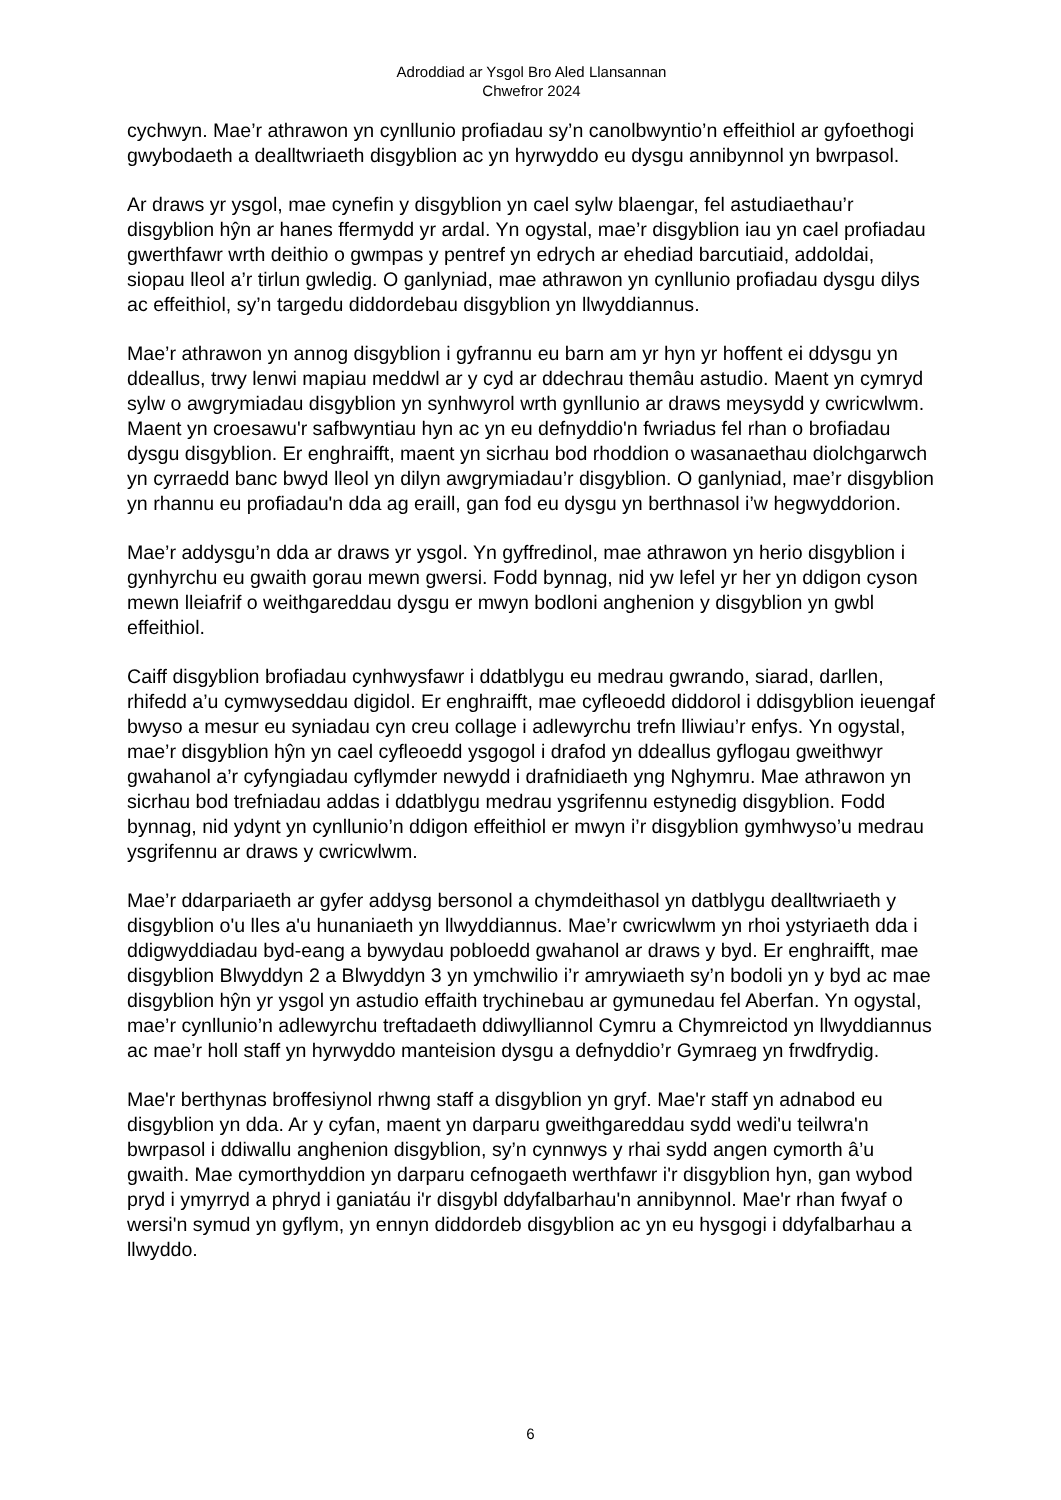Adroddiad ar Ysgol Bro Aled Llansannan
Chwefror 2024
cychwyn. Mae’r athrawon yn cynllunio profiadau sy’n canolbwyntio’n effeithiol ar gyfoethogi gwybodaeth a dealltwriaeth disgyblion ac yn hyrwyddo eu dysgu annibynnol yn bwrpasol.
Ar draws yr ysgol, mae cynefin y disgyblion yn cael sylw blaengar, fel astudiaethau’r disgyblion hŷn ar hanes ffermydd yr ardal. Yn ogystal, mae’r disgyblion iau yn cael profiadau gwerthfawr wrth deithio o gwmpas y pentref yn edrych ar ehediad barcutiaid, addoldai, siopau lleol a’r tirlun gwledig. O ganlyniad, mae athrawon yn cynllunio profiadau dysgu dilys ac effeithiol, sy’n targedu diddordebau disgyblion yn llwyddiannus.
Mae’r athrawon yn annog disgyblion i gyfrannu eu barn am yr hyn yr hoffent ei ddysgu yn ddeallus, trwy lenwi mapiau meddwl ar y cyd ar ddechrau themâu astudio. Maent yn cymryd sylw o awgrymiadau disgyblion yn synhwyrol wrth gynllunio ar draws meysydd y cwricwlwm. Maent yn croesawu'r safbwyntiau hyn ac yn eu defnyddio'n fwriadus fel rhan o brofiadau dysgu disgyblion. Er enghraifft, maent yn sicrhau bod rhoddion o wasanaethau diolchgarwch yn cyrraedd banc bwyd lleol yn dilyn awgrymiadau’r disgyblion. O ganlyniad, mae’r disgyblion yn rhannu eu profiadau'n dda ag eraill, gan fod eu dysgu yn berthnasol i’w hegwyddorion.
Mae’r addysgu’n dda ar draws yr ysgol. Yn gyffredinol, mae athrawon yn herio disgyblion i gynhyrchu eu gwaith gorau mewn gwersi. Fodd bynnag, nid yw lefel yr her yn ddigon cyson mewn lleiafrif o weithgareddau dysgu er mwyn bodloni anghenion y disgyblion yn gwbl effeithiol.
Caiff disgyblion brofiadau cynhwysfawr i ddatblygu eu medrau gwrando, siarad, darllen, rhifedd a’u cymwyseddau digidol. Er enghraifft, mae cyfleoedd diddorol i ddisgyblion ieuengaf bwyso a mesur eu syniadau cyn creu collage i adlewyrchu trefn lliwiau’r enfys. Yn ogystal, mae’r disgyblion hŷn yn cael cyfleoedd ysgogol i drafod yn ddeallus gyflogau gweithwyr gwahanol a’r cyfyngiadau cyflymder newydd i drafnidiaeth yng Nghymru. Mae athrawon yn sicrhau bod trefniadau addas i ddatblygu medrau ysgrifennu estynedig disgyblion. Fodd bynnag, nid ydynt yn cynllunio’n ddigon effeithiol er mwyn i’r disgyblion gymhwyso’u medrau ysgrifennu ar draws y cwricwlwm.
Mae’r ddarpariaeth ar gyfer addysg bersonol a chymdeithasol yn datblygu dealltwriaeth y disgyblion o'u lles a'u hunaniaeth yn llwyddiannus. Mae’r cwricwlwm yn rhoi ystyriaeth dda i ddigwyddiadau byd-eang a bywydau pobloedd gwahanol ar draws y byd. Er enghraifft, mae disgyblion Blwyddyn 2 a Blwyddyn 3 yn ymchwilio i’r amrywiaeth sy’n bodoli yn y byd ac mae disgyblion hŷn yr ysgol yn astudio effaith trychinebau ar gymunedau fel Aberfan. Yn ogystal, mae’r cynllunio’n adlewyrchu treftadaeth ddiwylliannol Cymru a Chymreictod yn llwyddiannus ac mae’r holl staff yn hyrwyddo manteision dysgu a defnyddio’r Gymraeg yn frwdfrydig.
Mae'r berthynas broffesiynol rhwng staff a disgyblion yn gryf. Mae'r staff yn adnabod eu disgyblion yn dda. Ar y cyfan, maent yn darparu gweithgareddau sydd wedi'u teilwra'n bwrpasol i ddiwallu anghenion disgyblion, sy’n cynnwys y rhai sydd angen cymorth â’u gwaith. Mae cymorthyddion yn darparu cefnogaeth werthfawr i'r disgyblion hyn, gan wybod pryd i ymyrryd a phryd i ganiatáu i'r disgybl ddyfalbarhau'n annibynnol. Mae'r rhan fwyaf o wersi'n symud yn gyflym, yn ennyn diddordeb disgyblion ac yn eu hysgogi i ddyfalbarhau a llwyddo.
6